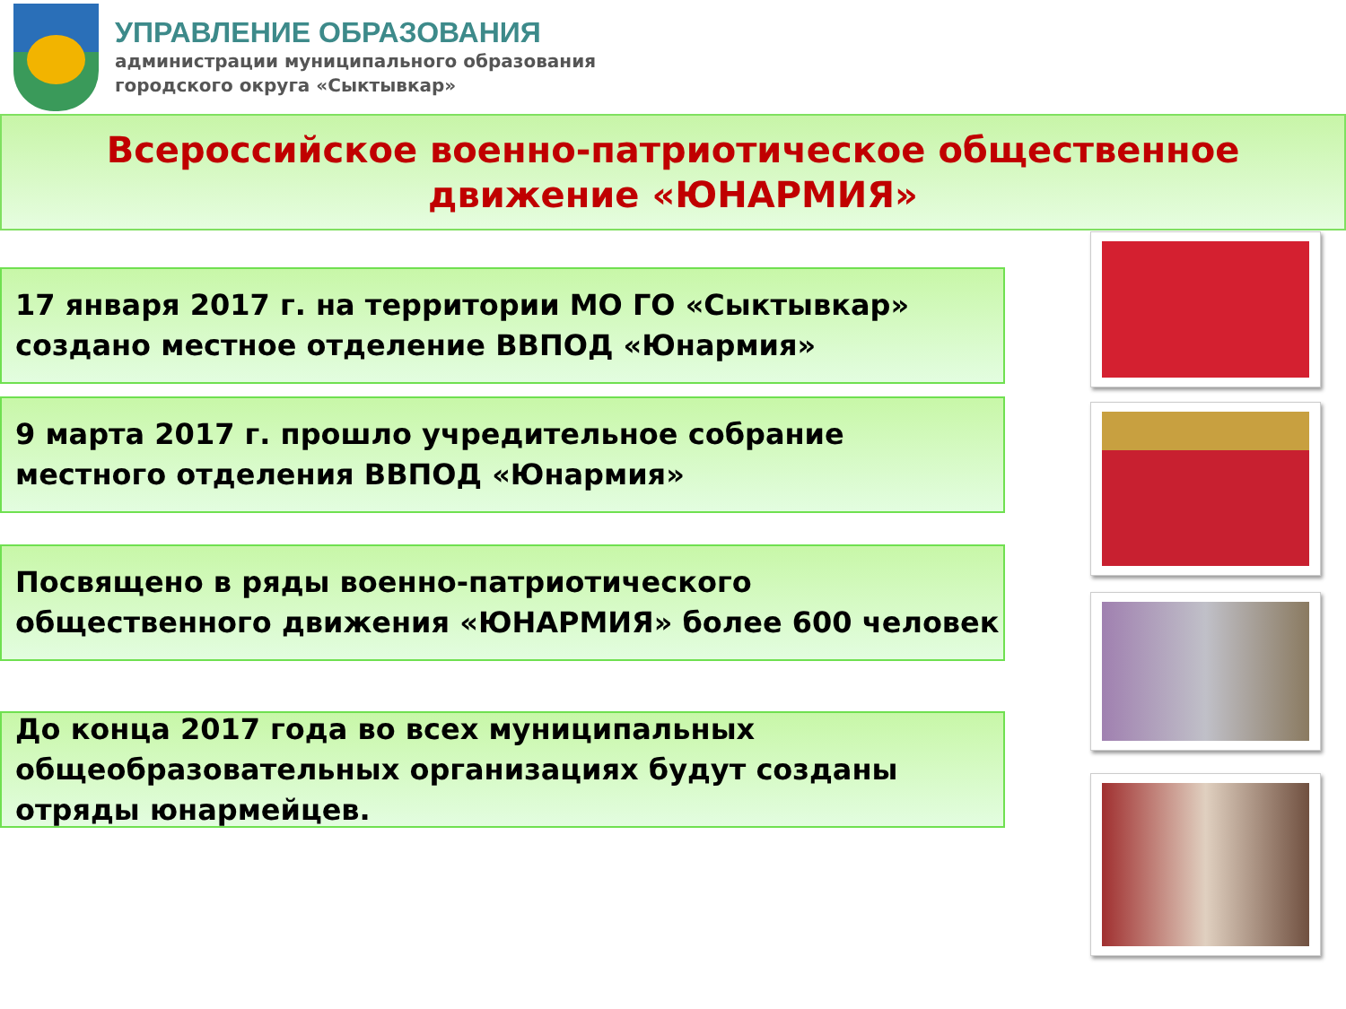УПРАВЛЕНИЕ ОБРАЗОВАНИЯ
администрации муниципального образования
городского округа «Сыктывкар»
Всероссийское военно-патриотическое общественное
движение «ЮНАРМИЯ»
17 января 2017 г. на территории МО ГО «Сыктывкар» создано местное отделение ВВПОД «Юнармия»
9 марта 2017 г. прошло учредительное собрание местного отделения ВВПОД «Юнармия»
Посвящено в ряды военно-патриотического общественного движения «ЮНАРМИЯ» более 600 человек
До конца 2017 года во всех муниципальных общеобразовательных организациях будут созданы отряды юнармейцев.